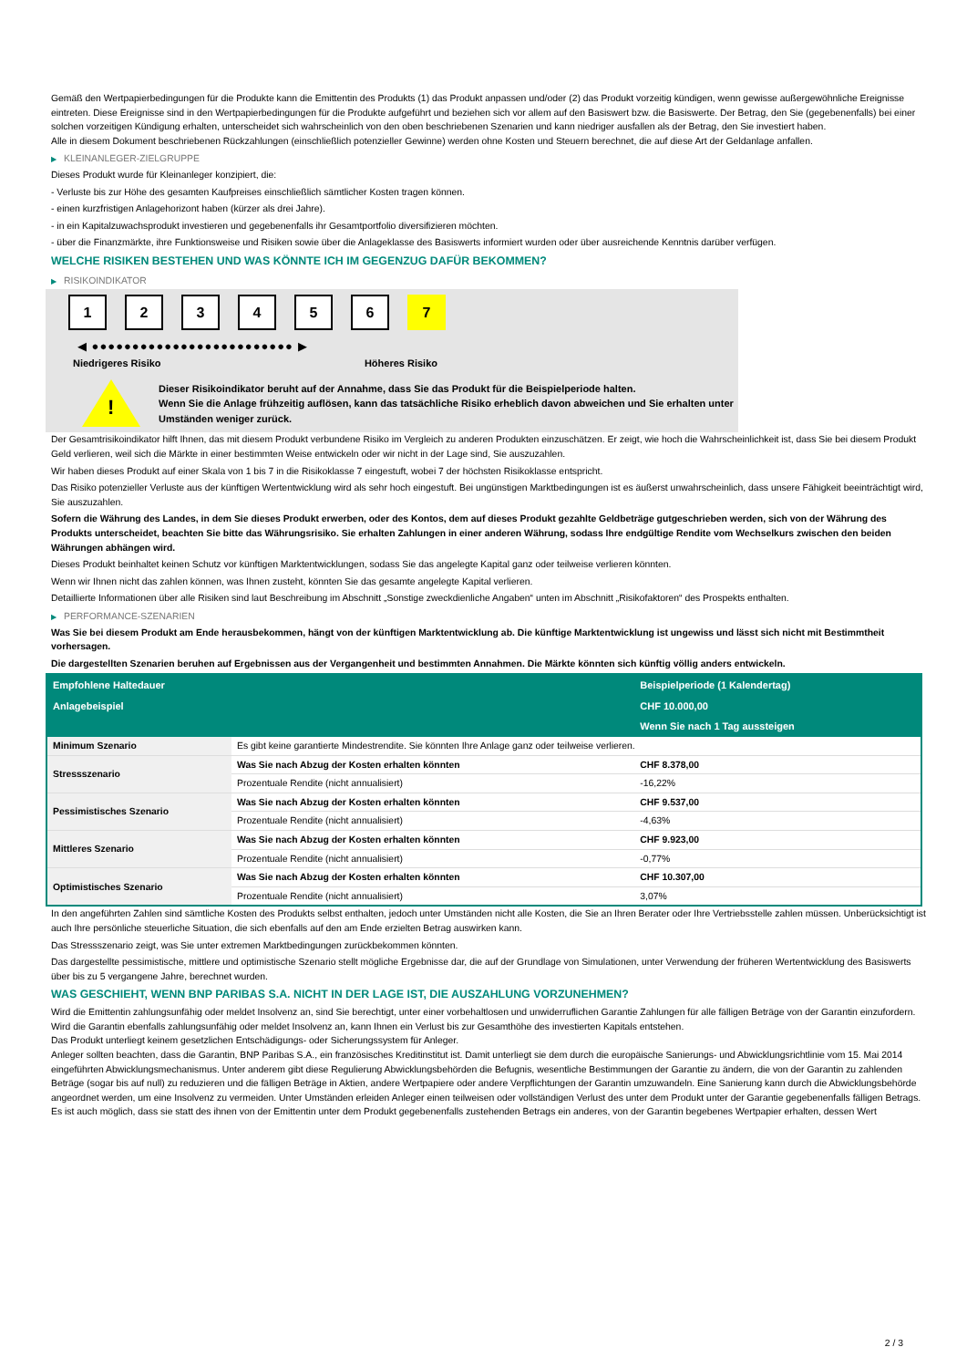Gemäß den Wertpapierbedingungen für die Produkte kann die Emittentin des Produkts (1) das Produkt anpassen und/oder (2) das Produkt vorzeitig kündigen, wenn gewisse außergewöhnliche Ereignisse eintreten. Diese Ereignisse sind in den Wertpapierbedingungen für die Produkte aufgeführt und beziehen sich vor allem auf den Basiswert bzw. die Basiswerte. Der Betrag, den Sie (gegebenenfalls) bei einer solchen vorzeitigen Kündigung erhalten, unterscheidet sich wahrscheinlich von den oben beschriebenen Szenarien und kann niedriger ausfallen als der Betrag, den Sie investiert haben.
Alle in diesem Dokument beschriebenen Rückzahlungen (einschließlich potenzieller Gewinne) werden ohne Kosten und Steuern berechnet, die auf diese Art der Geldanlage anfallen.
▶ KLEINANLEGER-ZIELGRUPPE
Dieses Produkt wurde für Kleinanleger konzipiert, die:
- Verluste bis zur Höhe des gesamten Kaufpreises einschließlich sämtlicher Kosten tragen können.
- einen kurzfristigen Anlagehorizont haben (kürzer als drei Jahre).
- in ein Kapitalzuwachsprodukt investieren und gegebenenfalls ihr Gesamtportfolio diversifizieren möchten.
- über die Finanzmärkte, ihre Funktionsweise und Risiken sowie über die Anlageklasse des Basiswerts informiert wurden oder über ausreichende Kenntnis darüber verfügen.
WELCHE RISIKEN BESTEHEN UND WAS KÖNNTE ICH IM GEGENZUG DAFÜR BEKOMMEN?
▶ RISIKOINDIKATOR
1 2 3 4 5 6 7
◀ ●●●●●●●●●●●●●●●●●●●●●●●●● ▶
Niedrigeres Risiko Höheres Risiko
!
Dieser Risikoindikator beruht auf der Annahme, dass Sie das Produkt für die Beispielperiode halten.
Wenn Sie die Anlage frühzeitig auflösen, kann das tatsächliche Risiko erheblich davon abweichen und Sie erhalten unter Umständen weniger zurück.
Der Gesamtrisikoindikator hilft Ihnen, das mit diesem Produkt verbundene Risiko im Vergleich zu anderen Produkten einzuschätzen. Er zeigt, wie hoch die Wahrscheinlichkeit ist, dass Sie bei diesem Produkt Geld verlieren, weil sich die Märkte in einer bestimmten Weise entwickeln oder wir nicht in der Lage sind, Sie auszuzahlen.
Wir haben dieses Produkt auf einer Skala von 1 bis 7 in die Risikoklasse 7 eingestuft, wobei 7 der höchsten Risikoklasse entspricht.
Das Risiko potenzieller Verluste aus der künftigen Wertentwicklung wird als sehr hoch eingestuft. Bei ungünstigen Marktbedingungen ist es äußerst unwahrscheinlich, dass unsere Fähigkeit beeinträchtigt wird, Sie auszuzahlen.
Sofern die Währung des Landes, in dem Sie dieses Produkt erwerben, oder des Kontos, dem auf dieses Produkt gezahlte Geldbeträge gutgeschrieben werden, sich von der Währung des Produkts unterscheidet, beachten Sie bitte das Währungsrisiko. Sie erhalten Zahlungen in einer anderen Währung, sodass Ihre endgültige Rendite vom Wechselkurs zwischen den beiden Währungen abhängen wird.
Dieses Produkt beinhaltet keinen Schutz vor künftigen Marktentwicklungen, sodass Sie das angelegte Kapital ganz oder teilweise verlieren könnten.
Wenn wir Ihnen nicht das zahlen können, was Ihnen zusteht, könnten Sie das gesamte angelegte Kapital verlieren.
Detaillierte Informationen über alle Risiken sind laut Beschreibung im Abschnitt „Sonstige zweckdienliche Angaben“ unten im Abschnitt „Risikofaktoren“ des Prospekts enthalten.
▶ PERFORMANCE-SZENARIEN
Was Sie bei diesem Produkt am Ende herausbekommen, hängt von der künftigen Marktentwicklung ab. Die künftige Marktentwicklung ist ungewiss und lässt sich nicht mit Bestimmtheit vorhersagen.
Die dargestellten Szenarien beruhen auf Ergebnissen aus der Vergangenheit und bestimmten Annahmen. Die Märkte könnten sich künftig völlig anders entwickeln.
| Empfohlene Haltedauer | | Beispielperiode (1 Kalendertag) |
| --- | --- | --- |
| Anlagebeispiel | | CHF 10.000,00 |
| | | Wenn Sie nach 1 Tag aussteigen |
| Minimum Szenario | Es gibt keine garantierte Mindestrendite. Sie könnten Ihre Anlage ganz oder teilweise verlieren. | |
| Stressszenario | Was Sie nach Abzug der Kosten erhalten könnten | CHF 8.378,00 |
| | Prozentuale Rendite (nicht annualisiert) | -16,22% |
| Pessimistisches Szenario | Was Sie nach Abzug der Kosten erhalten könnten | CHF 9.537,00 |
| | Prozentuale Rendite (nicht annualisiert) | -4,63% |
| Mittleres Szenario | Was Sie nach Abzug der Kosten erhalten könnten | CHF 9.923,00 |
| | Prozentuale Rendite (nicht annualisiert) | -0,77% |
| Optimistisches Szenario | Was Sie nach Abzug der Kosten erhalten könnten | CHF 10.307,00 |
| | Prozentuale Rendite (nicht annualisiert) | 3,07% |
In den angeführten Zahlen sind sämtliche Kosten des Produkts selbst enthalten, jedoch unter Umständen nicht alle Kosten, die Sie an Ihren Berater oder Ihre Vertriebsstelle zahlen müssen. Unberücksichtigt ist auch Ihre persönliche steuerliche Situation, die sich ebenfalls auf den am Ende erzielten Betrag auswirken kann.
Das Stressszenario zeigt, was Sie unter extremen Marktbedingungen zurückbekommen könnten.
Das dargestellte pessimistische, mittlere und optimistische Szenario stellt mögliche Ergebnisse dar, die auf der Grundlage von Simulationen, unter Verwendung der früheren Wertentwicklung des Basiswerts über bis zu 5 vergangene Jahre, berechnet wurden.
WAS GESCHIEHT, WENN BNP PARIBAS S.A. NICHT IN DER LAGE IST, DIE AUSZAHLUNG VORZUNEHMEN?
Wird die Emittentin zahlungsunfähig oder meldet Insolvenz an, sind Sie berechtigt, unter einer vorbehaltlosen und unwiderruflichen Garantie Zahlungen für alle fälligen Beträge von der Garantin einzufordern. Wird die Garantin ebenfalls zahlungsunfähig oder meldet Insolvenz an, kann Ihnen ein Verlust bis zur Gesamthöhe des investierten Kapitals entstehen.
Das Produkt unterliegt keinem gesetzlichen Entschädigungs- oder Sicherungssystem für Anleger.
Anleger sollten beachten, dass die Garantin, BNP Paribas S.A., ein französisches Kreditinstitut ist. Damit unterliegt sie dem durch die europäische Sanierungs- und Abwicklungsrichtlinie vom 15. Mai 2014 eingeführten Abwicklungsmechanismus. Unter anderem gibt diese Regulierung Abwicklungsbehörden die Befugnis, wesentliche Bestimmungen der Garantie zu ändern, die von der Garantin zu zahlenden Beträge (sogar bis auf null) zu reduzieren und die fälligen Beträge in Aktien, andere Wertpapiere oder andere Verpflichtungen der Garantin umzuwandeln. Eine Sanierung kann durch die Abwicklungsbehörde angeordnet werden, um eine Insolvenz zu vermeiden. Unter Umständen erleiden Anleger einen teilweisen oder vollständigen Verlust des unter dem Produkt unter der Garantie gegebenenfalls fälligen Betrags. Es ist auch möglich, dass sie statt des ihnen von der Emittentin unter dem Produkt gegebenenfalls zustehenden Betrags ein anderes, von der Garantin begebenes Wertpapier erhalten, dessen Wert
2 / 3